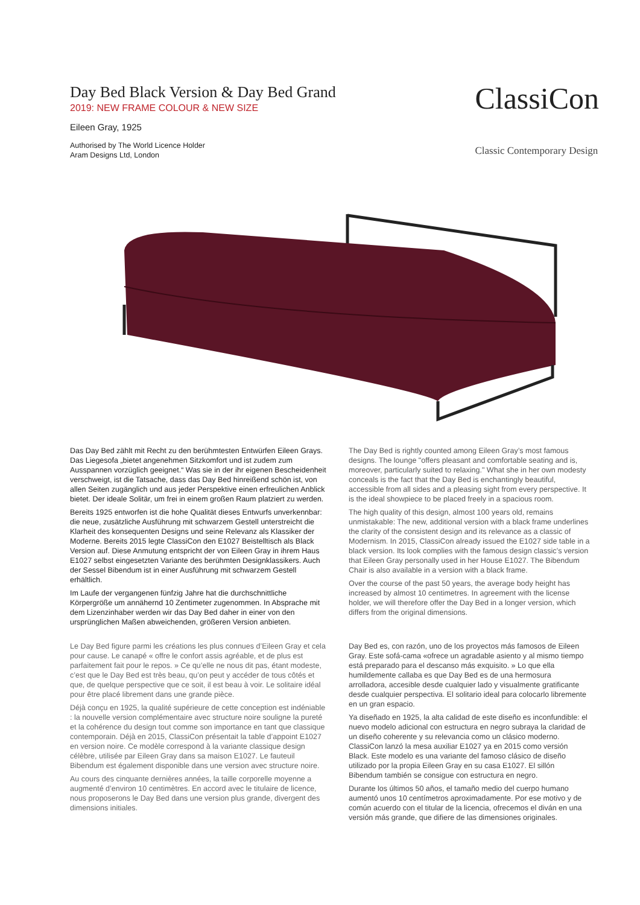Day Bed Black Version & Day Bed Grand
2019: NEW FRAME COLOUR & NEW SIZE
Eileen Gray, 1925
Authorised by The World Licence Holder
Aram Designs Ltd, London
ClassiCon
Classic Contemporary Design
Das Day Bed zählt mit Recht zu den berühmtesten Entwürfen Eileen Grays. Das Liegesofa „bietet angenehmen Sitzkomfort und ist zudem zum Ausspannen vorzüglich geeignet.“ Was sie in der ihr eigenen Bescheidenheit verschweigt, ist die Tatsache, dass das Day Bed hinreißend schön ist, von allen Seiten zugänglich und aus jeder Perspektive einen erfreulichen Anblick bietet. Der ideale Solitär, um frei in einem großen Raum platziert zu werden.
Bereits 1925 entworfen ist die hohe Qualität dieses Entwurfs unverkennbar: die neue, zusätzliche Ausführung mit schwarzem Gestell unterstreicht die Klarheit des konsequenten Designs und seine Relevanz als Klassiker der Moderne. Bereits 2015 legte ClassiCon den E1027 Beistelltisch als Black Version auf. Diese Anmutung entspricht der von Eileen Gray in ihrem Haus E1027 selbst eingesetzten Variante des berühmten Designklassikers. Auch der Sessel Bibendum ist in einer Ausführung mit schwarzem Gestell erhältlich.
Im Laufe der vergangenen fünfzig Jahre hat die durchschnittliche Körpergröße um annähernd 10 Zentimeter zugenommen. In Absprache mit dem Lizenzinhaber werden wir das Day Bed daher in einer von den ursprünglichen Maßen abweichenden, größeren Version anbieten.
The Day Bed is rightly counted among Eileen Gray’s most famous designs. The lounge "offers pleasant and comfortable seating and is, moreover, particularly suited to relaxing." What she in her own modesty conceals is the fact that the Day Bed is enchantingly beautiful, accessible from all sides and a pleasing sight from every perspective. It is the ideal showpiece to be placed freely in a spacious room.
The high quality of this design, almost 100 years old, remains unmistakable: The new, additional version with a black frame underlines the clarity of the consistent design and its relevance as a classic of Modernism. In 2015, ClassiCon already issued the E1027 side table in a black version. Its look complies with the famous design classic’s version that Eileen Gray personally used in her House E1027. The Bibendum Chair is also available in a version with a black frame.
Over the course of the past 50 years, the average body height has increased by almost 10 centimetres. In agreement with the license holder, we will therefore offer the Day Bed in a longer version, which differs from the original dimensions.
Le Day Bed figure parmi les créations les plus connues d’Eileen Gray et cela pour cause. Le canapé « offre le confort assis agréable, et de plus est parfaitement fait pour le repos. » Ce qu’elle ne nous dit pas, étant modeste, c’est que le Day Bed est très beau, qu’on peut y accéder de tous côtés et que, de quelque perspective que ce soit, il est beau à voir. Le solitaire idéal pour être placé librement dans une grande pièce.
Déjà conçu en 1925, la qualité supérieure de cette conception est indéniable : la nouvelle version complémentaire avec structure noire souligne la pureté et la cohérence du design tout comme son importance en tant que classique contemporain. Déjà en 2015, ClassiCon présentait la table d’appoint E1027 en version noire. Ce modèle correspond à la variante classique design célèbre, utilisée par Eileen Gray dans sa maison E1027. Le fauteuil Bibendum est également disponible dans une version avec structure noire.
Au cours des cinquante dernières années, la taille corporelle moyenne a augmenté d’environ 10 centimètres. En accord avec le titulaire de licence, nous proposerons le Day Bed dans une version plus grande, divergent des dimensions initiales.
Day Bed es, con razón, uno de los proyectos más famosos de Eileen Gray. Este sofá-cama «ofrece un agradable asiento y al mismo tiempo está preparado para el descanso más exquisito. » Lo que ella humildemente callaba es que Day Bed es de una hermosura arrolladora, accesible desde cualquier lado y visualmente gratificante desde cualquier perspectiva. El solitario ideal para colocarlo libremente en un gran espacio.
Ya diseñado en 1925, la alta calidad de este diseño es inconfundible: el nuevo modelo adicional con estructura en negro subraya la claridad de un diseño coherente y su relevancia como un clásico moderno. ClassiCon lanzó la mesa auxiliar E1027 ya en 2015 como versión Black. Este modelo es una variante del famoso clásico de diseño utilizado por la propia Eileen Gray en su casa E1027. El sillón Bibendum también se consigue con estructura en negro.
Durante los últimos 50 años, el tamaño medio del cuerpo humano aumentó unos 10 centímetros aproximadamente. Por ese motivo y de común acuerdo con el titular de la licencia, ofrecemos el diván en una versión más grande, que difiere de las dimensiones originales.